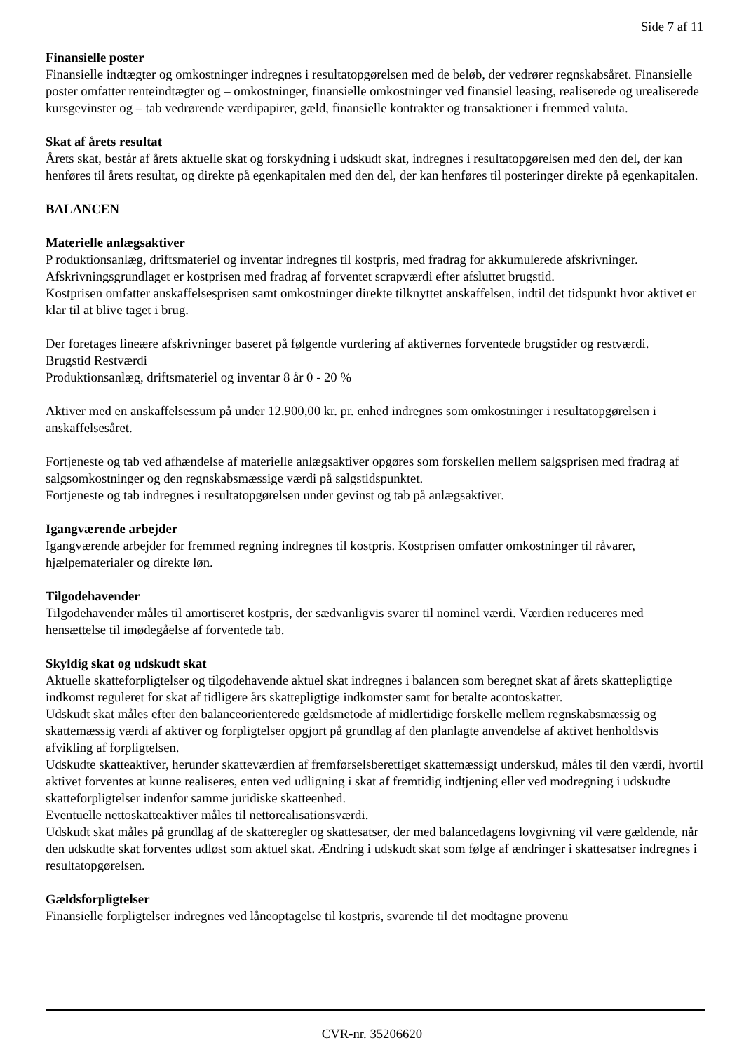Side 7 af 11
Finansielle poster
Finansielle indtægter og omkostninger indregnes i resultatopgørelsen med de beløb, der vedrører regnskabsåret. Finansielle poster omfatter renteindtægter og – omkostninger, finansielle omkostninger ved finansiel leasing, realiserede og urealiserede kursgevinster og – tab vedrørende værdipapirer, gæld, finansielle kontrakter og transaktioner i fremmed valuta.
Skat af årets resultat
Årets skat, består af årets aktuelle skat og forskydning i udskudt skat, indregnes i resultatopgørelsen med den del, der kan henføres til årets resultat, og direkte på egenkapitalen med den del, der kan henføres til posteringer direkte på egenkapitalen.
BALANCEN
Materielle anlægsaktiver
P roduktionsanlæg, driftsmateriel og inventar indregnes til kostpris, med fradrag for akkumulerede afskrivninger.
Afskrivningsgrundlaget er kostprisen med fradrag af forventet scrapværdi efter afsluttet brugstid.
Kostprisen omfatter anskaffelsesprisen samt omkostninger direkte tilknyttet anskaffelsen, indtil det tidspunkt hvor aktivet er klar til at blive taget i brug.
Der foretages lineære afskrivninger baseret på følgende vurdering af aktivernes forventede brugstider og restværdi.
Brugstid Restværdi
Produktionsanlæg, driftsmateriel og inventar 8 år 0 - 20 %
Aktiver med en anskaffelsessum på under 12.900,00 kr. pr. enhed indregnes som omkostninger i resultatopgørelsen i anskaffelsesåret.
Fortjeneste og tab ved afhændelse af materielle anlægsaktiver opgøres som forskellen mellem salgsprisen med fradrag af salgsomkostninger og den regnskabsmæssige værdi på salgstidspunktet.
Fortjeneste og tab indregnes i resultatopgørelsen under gevinst og tab på anlægsaktiver.
Igangværende arbejder
Igangværende arbejder for fremmed regning indregnes til kostpris. Kostprisen omfatter omkostninger til råvarer, hjælpematerialer og direkte løn.
Tilgodehavender
Tilgodehavender måles til amortiseret kostpris, der sædvanligvis svarer til nominel værdi. Værdien reduceres med hensættelse til imødegåelse af forventede tab.
Skyldig skat og udskudt skat
Aktuelle skatteforpligtelser og tilgodehavende aktuel skat indregnes i balancen som beregnet skat af årets skattepligtige indkomst reguleret for skat af tidligere års skattepligtige indkomster samt for betalte acontoskatter.
Udskudt skat måles efter den balanceorienterede gældsmetode af midlertidige forskelle mellem regnskabsmæssig og skattemæssig værdi af aktiver og forpligtelser opgjort på grundlag af den planlagte anvendelse af aktivet henholdsvis afvikling af forpligtelsen.
Udskudte skatteaktiver, herunder skatteværdien af fremførselsberettiget skattemæssigt underskud, måles til den værdi, hvortil aktivet forventes at kunne realiseres, enten ved udligning i skat af fremtidig indtjening eller ved modregning i udskudte skatteforpligtelser indenfor samme juridiske skatteenhed.
Eventuelle nettoskatteaktiver måles til nettorealisationsværdi.
Udskudt skat måles på grundlag af de skatteregler og skattesatser, der med balancedagens lovgivning vil være gældende, når den udskudte skat forventes udløst som aktuel skat. Ændring i udskudt skat som følge af ændringer i skattesatser indregnes i resultatopgørelsen.
Gældsforpligtelser
Finansielle forpligtelser indregnes ved låneoptagelse til kostpris, svarende til det modtagne provenu
CVR-nr. 35206620